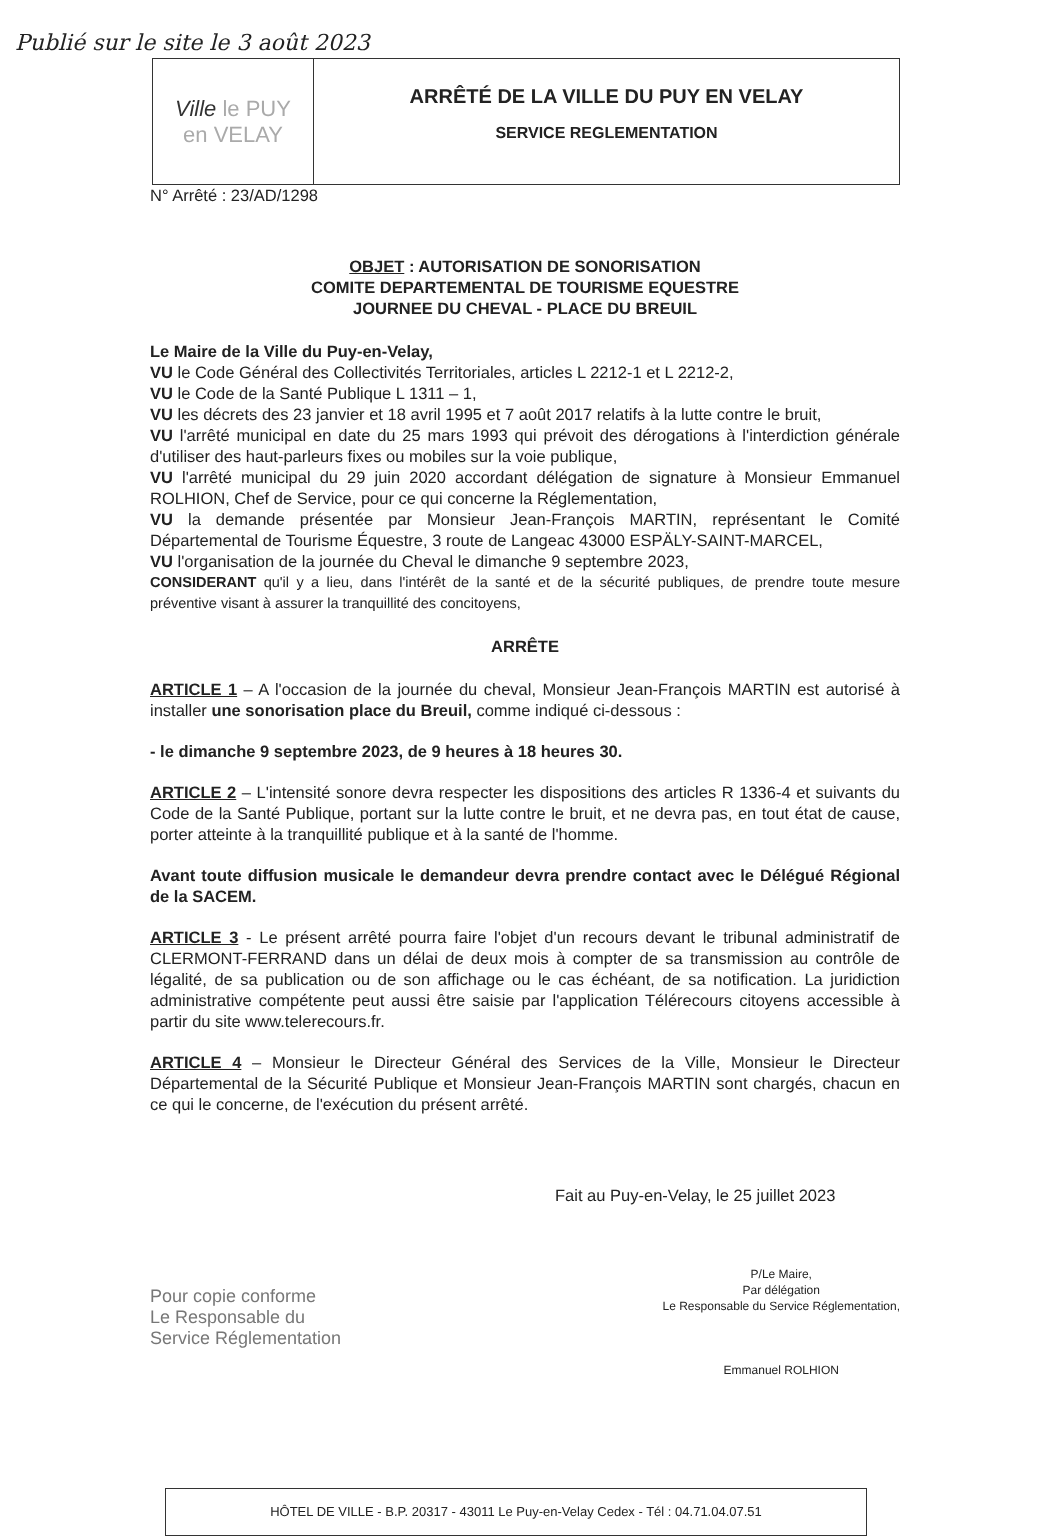Publié sur le site le 3 août 2023
| Ville le PUY en VELAY | ARRÊTÉ DE LA VILLE DU PUY EN VELAY SERVICE REGLEMENTATION |
N° Arrêté : 23/AD/1298
OBJET : AUTORISATION DE SONORISATION
COMITE DEPARTEMENTAL DE TOURISME EQUESTRE
JOURNEE DU CHEVAL - PLACE DU BREUIL
Le Maire de la Ville du Puy-en-Velay,
VU le Code Général des Collectivités Territoriales, articles L 2212-1 et L 2212-2,
VU le Code de la Santé Publique L 1311 – 1,
VU les décrets des 23 janvier et 18 avril 1995 et 7 août 2017 relatifs à la lutte contre le bruit,
VU l'arrêté municipal en date du 25 mars 1993 qui prévoit des dérogations à l'interdiction générale d'utiliser des haut-parleurs fixes ou mobiles sur la voie publique,
VU l'arrêté municipal du 29 juin 2020 accordant délégation de signature à Monsieur Emmanuel ROLHION, Chef de Service, pour ce qui concerne la Réglementation,
VU la demande présentée par Monsieur Jean-François MARTIN, représentant le Comité Départemental de Tourisme Équestre, 3 route de Langeac 43000 ESPÄLY-SAINT-MARCEL,
VU l'organisation de la journée du Cheval le dimanche 9 septembre 2023,
CONSIDERANT qu'il y a lieu, dans l'intérêt de la santé et de la sécurité publiques, de prendre toute mesure préventive visant à assurer la tranquillité des concitoyens,
ARRÊTE
ARTICLE 1 – A l'occasion de la journée du cheval, Monsieur Jean-François MARTIN est autorisé à installer une sonorisation place du Breuil, comme indiqué ci-dessous :
- le dimanche 9 septembre 2023, de 9 heures à 18 heures 30.
ARTICLE 2 – L'intensité sonore devra respecter les dispositions des articles R 1336-4 et suivants du Code de la Santé Publique, portant sur la lutte contre le bruit, et ne devra pas, en tout état de cause, porter atteinte à la tranquillité publique et à la santé de l'homme.
Avant toute diffusion musicale le demandeur devra prendre contact avec le Délégué Régional de la SACEM.
ARTICLE 3 - Le présent arrêté pourra faire l'objet d'un recours devant le tribunal administratif de CLERMONT-FERRAND dans un délai de deux mois à compter de sa transmission au contrôle de légalité, de sa publication ou de son affichage ou le cas échéant, de sa notification. La juridiction administrative compétente peut aussi être saisie par l'application Télérecours citoyens accessible à partir du site www.telerecours.fr.
ARTICLE 4 – Monsieur le Directeur Général des Services de la Ville, Monsieur le Directeur Départemental de la Sécurité Publique et Monsieur Jean-François MARTIN sont chargés, chacun en ce qui le concerne, de l'exécution du présent arrêté.
Fait au Puy-en-Velay, le 25 juillet 2023
Pour copie conforme
Le Responsable du
Service Réglementation
P/Le Maire,
Par délégation
Le Responsable du Service Réglementation,
Emmanuel ROLHION
HÔTEL DE VILLE - B.P. 20317 - 43011 Le Puy-en-Velay Cedex - Tél : 04.71.04.07.51